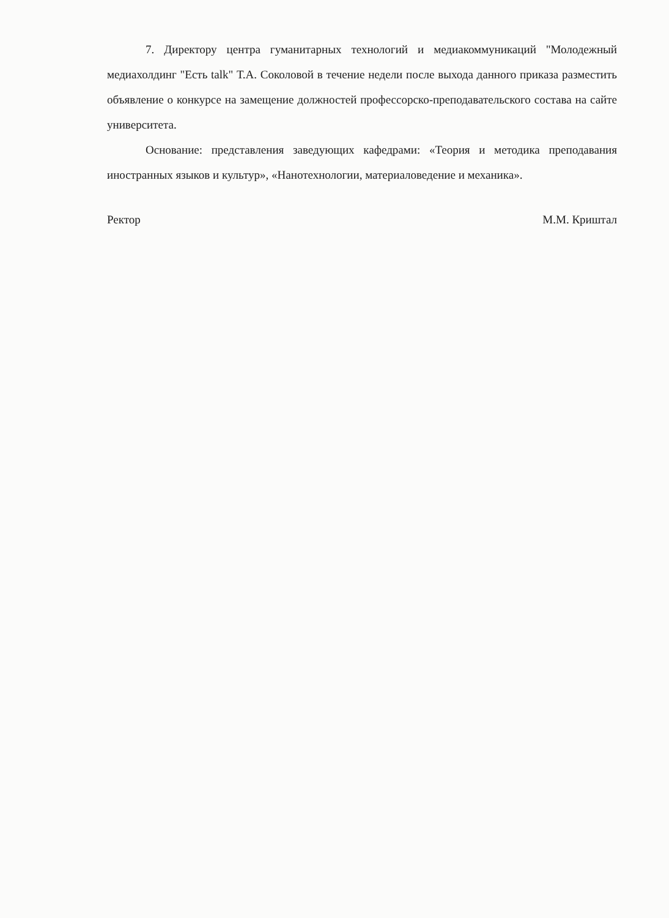7. Директору центра гуманитарных технологий и медиакоммуникаций "Молодежный медиахолдинг "Есть talk" Т.А. Соколовой в течение недели после выхода данного приказа разместить объявление о конкурсе на замещение должностей профессорско-преподавательского состава на сайте университета.
Основание: представления заведующих кафедрами: «Теория и методика преподавания иностранных языков и культур», «Нанотехнологии, материаловедение и механика».
Ректор М.М. Криштал